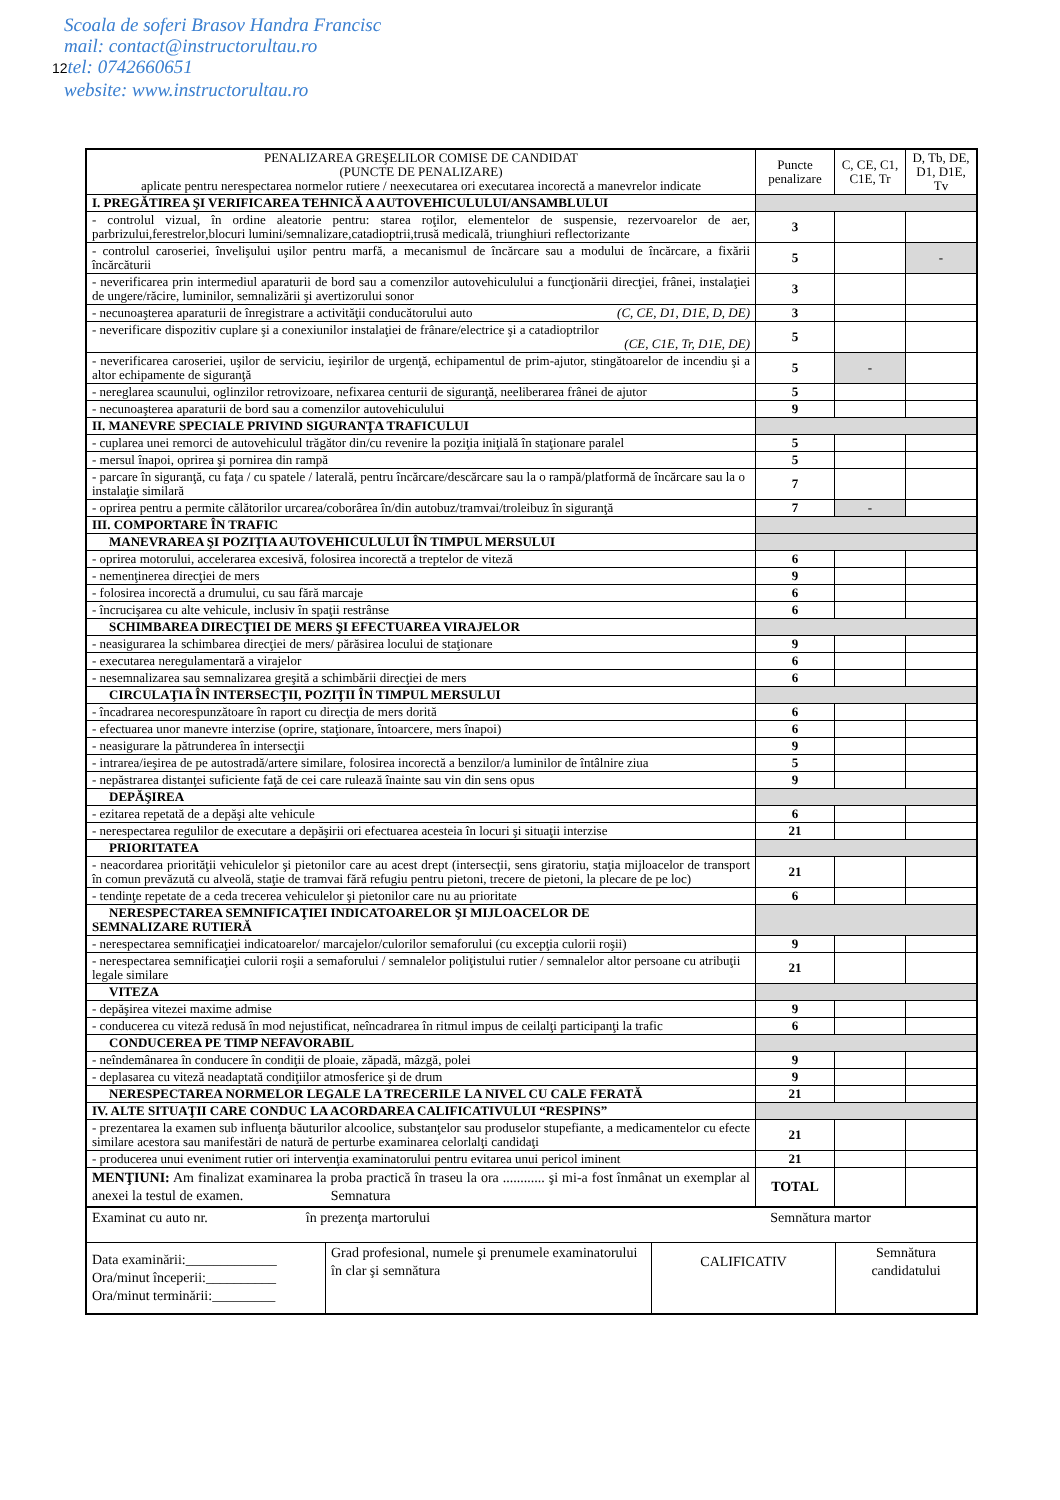Scoala de soferi Brasov Handra Francisc
mail: contact@instructorultau.ro
12tel: 0742660651
website: www.instructorultau.ro
| PENALIZAREA GREŞELILOR COMISE DE CANDIDAT (PUNCTE DE PENALIZARE) aplicate pentru nerespectarea normelor rutiere / neexecutarea ori executarea incorectă a manevrelor indicate | Puncte penalizare | C, CE, C1, C1E, Tr | D, Tb, DE, D1, D1E, Tv |
| I. PREGĂTIREA ŞI VERIFICAREA TEHNICĂ A AUTOVEHICULULUI/ANSAMBLULUI | | | |
| - controlul vizual, în ordine aleatorie pentru: starea roţilor, elementelor de suspensie, rezervoarelor de aer, parbrizului,ferestrelor,blocuri lumini/semnalizare,catadioptrii,trusă medicală, triunghiuri reflectorizante | 3 | | |
| - controlul caroseriei, învelişului uşilor pentru marfă, a mecanismul de încărcare sau a modului de încărcare, a fixării încărcăturii | 5 | | - |
| - neverificarea prin intermediul aparaturii de bord sau a comenzilor autovehiculului a funcţionării direcţiei, frânei, instalaţiei de ungere/răcire, luminilor, semnalizării şi avertizorului sonor | 3 | | |
| - necunoaşterea aparaturii de înregistrare a activităţii conducătorului auto (C, CE, D1, D1E, D, DE) | 3 | | |
| - neverificare dispozitiv cuplare şi a conexiunilor instalaţiei de frânare/electrice şi a catadioptrilor (CE, C1E, Tr, D1E, DE) | 5 | | |
| - neverificarea caroseriei, uşilor de serviciu, ieşirilor de urgenţă, echipamentul de prim-ajutor, stingătoarelor de incendiu şi a altor echipamente de siguranţă | 5 | - | |
| - nereglarea scaunului, oglinzilor retrovizoare, nefixarea centurii de siguranţă, neeliberarea frânei de ajutor | 5 | | |
| - necunoaşterea aparaturii de bord sau a comenzilor autovehiculului | 9 | | |
| II. MANEVRE SPECIALE PRIVIND SIGURANŢA TRAFICULUI | | | |
| - cuplarea unei remorci de autovehiculul trăgător din/cu revenire la poziţia iniţială în staţionare paralel | 5 | | |
| - mersul înapoi, oprirea şi pornirea din rampă | 5 | | |
| - parcare în siguranţă, cu faţa / cu spatele / laterală, pentru încărcare/descărcare sau la o rampă/platformă de încărcare sau la o instalaţie similară | 7 | | |
| - oprirea pentru a permite călătorilor urcarea/coborârea în/din autobuz/tramvai/troleibuz în siguranţă | 7 | - | |
| III. COMPORTARE ÎN TRAFIC | | | |
| MANEVRAREA ŞI POZIŢIA AUTOVEHICULULUI ÎN TIMPUL MERSULUI | | | |
| - oprirea motorului, accelerarea excesivă, folosirea incorectă a treptelor de viteză | 6 | | |
| - nemenţinerea direcţiei de mers | 9 | | |
| - folosirea incorectă a drumului, cu sau fără marcaje | 6 | | |
| - încrucişarea cu alte vehicule, inclusiv în spaţii restrânse | 6 | | |
| SCHIMBAREA DIRECŢIEI DE MERS ŞI EFECTUAREA VIRAJELOR | | | |
| - neasigurarea la schimbarea direcţiei de mers/ părăsirea locului de staţionare | 9 | | |
| - executarea neregulamentară a virajelor | 6 | | |
| - nesemnalizarea sau semnalizarea greşită a schimbării direcţiei de mers | 6 | | |
| CIRCULAŢIA ÎN INTERSECŢII, POZIŢII ÎN TIMPUL MERSULUI | | | |
| - încadrarea necorespunzătoare în raport cu direcţia de mers dorită | 6 | | |
| - efectuarea unor manevre interzise (oprire, staţionare, întoarcere, mers înapoi) | 6 | | |
| - neasigurare la pătrunderea în intersecţii | 9 | | |
| - intrarea/ieşirea de pe autostradă/artere similare, folosirea incorectă a benzilor/a luminilor de întâlnire ziua | 5 | | |
| - nepăstrarea distanţei suficiente faţă de cei care rulează înainte sau vin din sens opus | 9 | | |
| DEPĂŞIREA | | | |
| - ezitarea repetată de a depăşi alte vehicule | 6 | | |
| - nerespectarea regulilor de executare a depăşirii ori efectuarea acesteia în locuri şi situaţii interzise | 21 | | |
| PRIORITATEA | | | |
| - neacordarea priorităţii vehiculelor şi pietonilor care au acest drept (intersecţii, sens giratoriu, staţia mijloacelor de transport în comun prevăzută cu alveolă, staţie de tramvai fără refugiu pentru pietoni, trecere de pietoni, la plecare de pe loc) | 21 | | |
| - tendinţe repetate de a ceda trecerea vehiculelor şi pietonilor care nu au prioritate | 6 | | |
| NERESPECTAREA SEMNIFICAŢIEI INDICATOARELOR ŞI MIJLOACELOR DE SEMNALIZARE RUTIERĂ | | | |
| - nerespectarea semnificaţiei indicatoarelor/ marcajelor/culorilor semaforului (cu excepţia culorii roşii) | 9 | | |
| - nerespectarea semnificaţiei culorii roşii a semaforului / semnalelor poliţistului rutier / semnalelor altor persoane cu atribuţii legale similare | 21 | | |
| VITEZA | | | |
| - depăşirea vitezei maxime admise | 9 | | |
| - conducerea cu viteză redusă în mod nejustificat, neîncadrarea în ritmul impus de ceilalţi participanţi la trafic | 6 | | |
| CONDUCEREA PE TIMP NEFAVORABIL | | | |
| - neîndemânarea în conducere în condiţii de ploaie, zăpadă, mâzgă, polei | 9 | | |
| - deplasarea cu viteză neadaptată condiţiilor atmosferice şi de drum | 9 | | |
| NERESPECTAREA NORMELOR LEGALE LA TRECERILE LA NIVEL CU CALE FERATĂ | 21 | | |
| IV. ALTE SITUAŢII CARE CONDUC LA ACORDAREA CALIFICATIVULUI “RESPINS” | | | |
| - prezentarea la examen sub influenţa băuturilor alcoolice, substanţelor sau produselor stupefiante, a medicamentelor cu efecte similare acestora sau manifestări de natură de perturbe examinarea celorlalţi candidaţi | 21 | | |
| - producerea unui eveniment rutier ori intervenţia examinatorului pentru evitarea unui pericol iminent | 21 | | |
| MENŢIUNI: Am finalizat examinarea la proba practică în traseu la ora ............ şi mi-a fost înmânat un exemplar al anexei la testul de examen. Semnatura | TOTAL | | |
| Examinat cu auto nr. în prezenţa martorului Semnătura martor | | | |
| Data examinării:_____________ Ora/minut începerii:__________ Ora/minut terminării:_________ | Grad profesional, numele şi prenumele examinatorului în clar şi semnătura | CALIFICATIV | Semnătura candidatului |